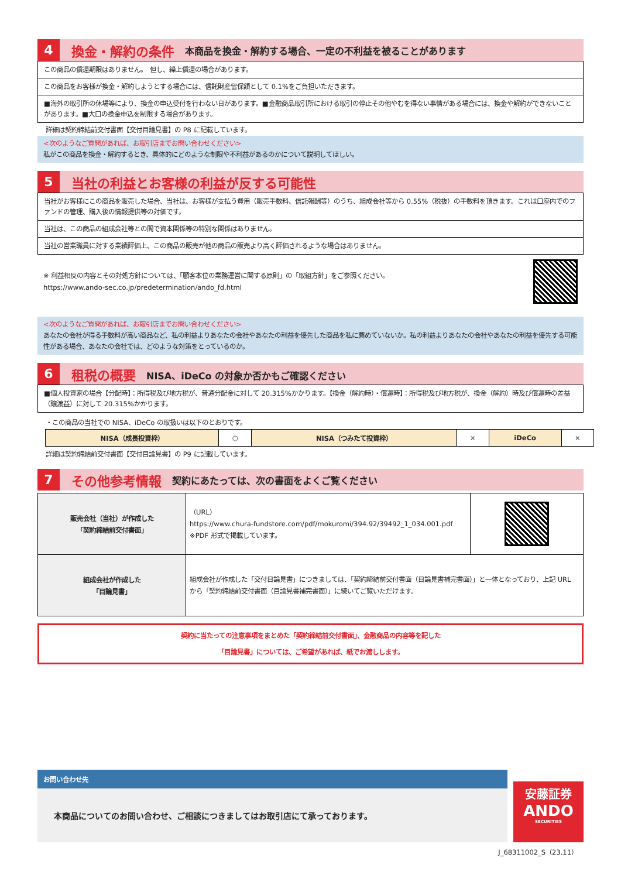4 換金・解約の条件 本商品を換金・解約する場合、一定の不利益を被ることがあります
この商品の償還期限はありません。　但し、繰上償還の場合があります。
この商品をお客様が換金・解約しようとする場合には、信託財産留保額として 0.1%をご負担いただきます。
■海外の取引所の休場等により、換金の申込受付を行わない日があります。■金融商品取引所における取引の停止その他やむを得ない事情がある場合には、換金や解約ができないことがあります。■大口の換金申込を制限する場合があります。
詳細は契約締結前交付書面【交付目論見書】の P8 に記載しています。
<次のようなご質問があれば、お取引店までお問い合わせください>
私がこの商品を換金・解約するとき、具体的にどのような制限や不利益があるのかについて説明してほしい。
5 当社の利益とお客様の利益が反する可能性
当社がお客様にこの商品を販売した場合、当社は、お客様が支払う費用（販売手数料、信託報酬等）のうち、組成会社等から 0.55%（税抜）の手数料を頂きます。これは口座内でのファンドの管理、購入後の情報提供等の対価です。
当社は、この商品の組成会社等との間で資本関係等の特別な関係はありません。
当社の営業職員に対する業績評価上、この商品の販売が他の商品の販売より高く評価されるような場合はありません。
※ 利益相反の内容とその対処方針については、「顧客本位の業務運営に関する原則」の「取組方針」をご参照ください。
https://www.ando-sec.co.jp/predetermination/ando_fd.html
<次のようなご質問があれば、お取引店までお問い合わせください>
あなたの会社が得る手数料が高い商品など、私の利益よりあなたの会社やあなたの利益を優先した商品を私に薦めていないか。私の利益よりあなたの会社やあなたの利益を優先する可能性がある場合、あなたの会社では、どのような対策をとっているのか。
6 租税の概要 NISA、iDeCo の対象か否かもご確認ください
■個人投資家の場合【分配時】：所得税及び地方税が、普通分配金に対して 20.315%かかります。【換金（解約時）・償還時】：所得税及び地方税が、換金（解約）時及び償還時の差益（譲渡益）に対して 20.315%かかります。
・この商品の当社での NISA、iDeCo の取扱いは以下のとおりです。
| NISA（成長投資枠） | ○ | NISA（つみたて投資枠） | × | iDeCo | × |
詳細は契約締結前交付書面【交付目論見書】の P9 に記載しています。
7 その他参考情報 契約にあたっては、次の書面をよくご覧ください
| 販売会社（当社）が作成した 「契約締結前交付書面」 | （URL） https://www.chura-fundstore.com/pdf/mokuromi/394.92/39492_1_034.001.pdf ※PDF 形式で掲載しています。 | |
| 組成会社が作成した 「目論見書」 | 組成会社が作成した「交付目論見書」につきましては、「契約締結前交付書面（目論見書補完書面）」と一体となっており、上記 URL から「契約締結前交付書面（目論見書補完書面）」に続いてご覧いただけます。 | |
契約に当たっての注意事項をまとめた「契約締結前交付書面」、金融商品の内容等を記した
「目論見書」については、ご希望があれば、紙でお渡しします。
お問い合わせ先
本商品についてのお問い合わせ、ご相談につきましてはお取引店にて承っております。
安藤証券
ANDO
SECURITIES
J_68311002_S（23.11）